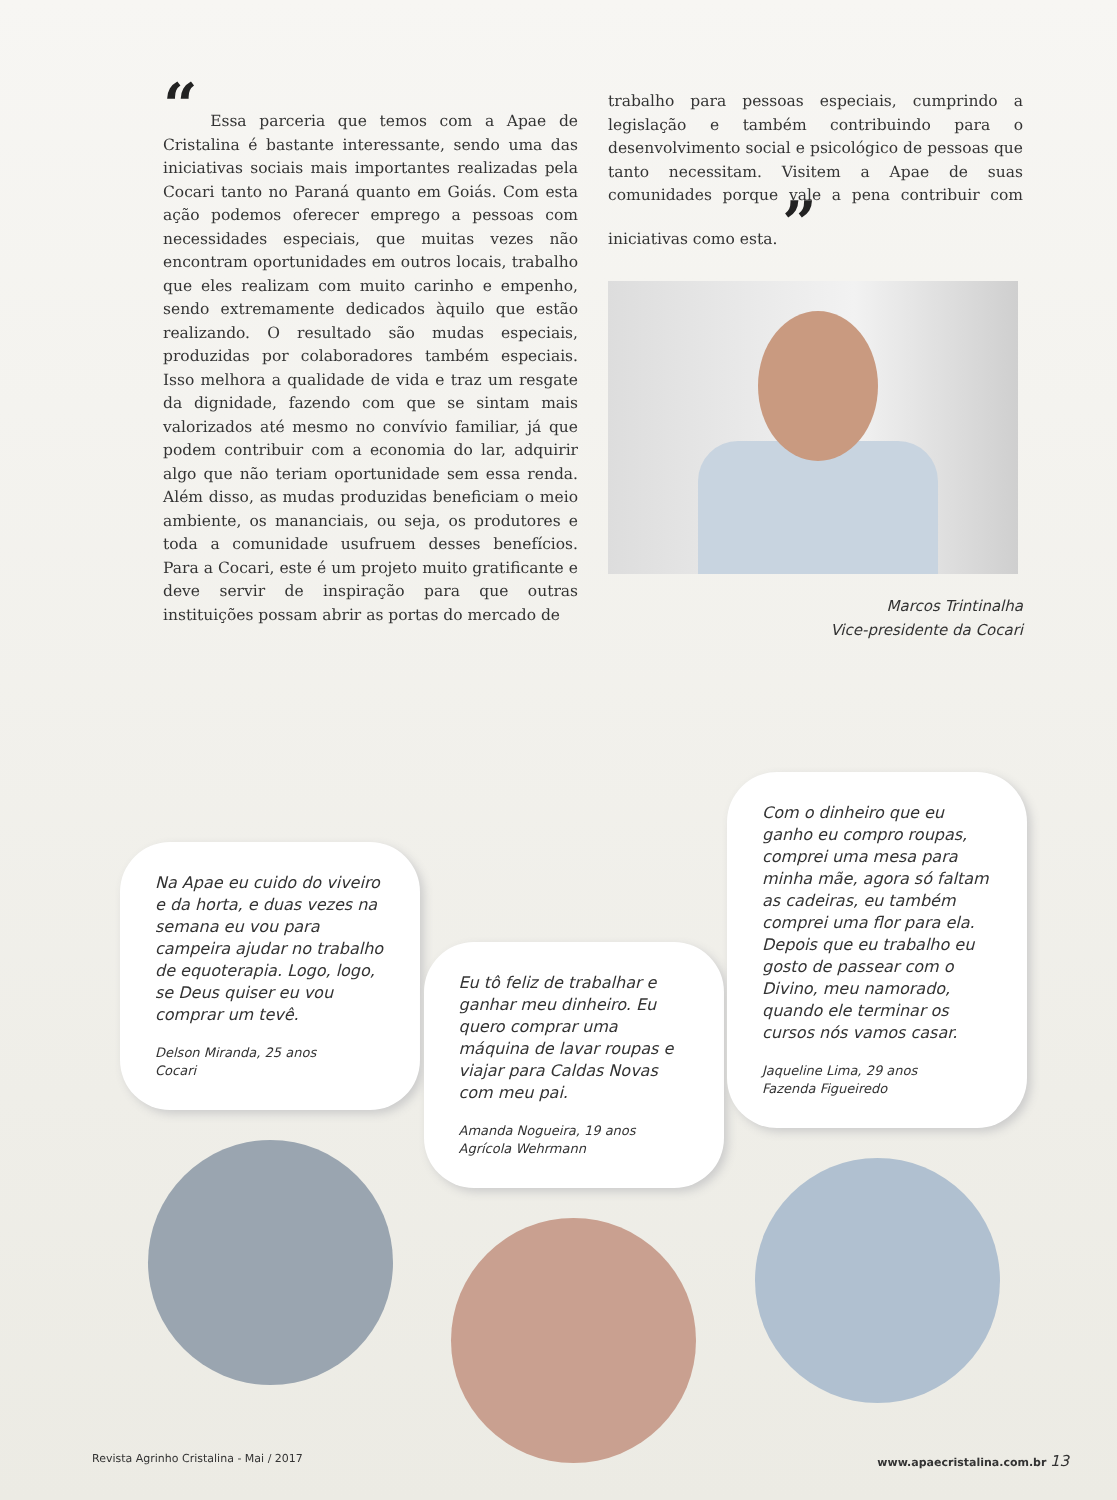“ Essa parceria que temos com a Apae de Cristalina é bastante interessante, sendo uma das iniciativas sociais mais importantes realizadas pela Cocari tanto no Paraná quanto em Goiás. Com esta ação podemos oferecer emprego a pessoas com necessidades especiais, que muitas vezes não encontram oportunidades em outros locais, trabalho que eles realizam com muito carinho e empenho, sendo extremamente dedicados àquilo que estão realizando. O resultado são mudas especiais, produzidas por colaboradores também especiais. Isso melhora a qualidade de vida e traz um resgate da dignidade, fazendo com que se sintam mais valorizados até mesmo no convívio familiar, já que podem contribuir com a economia do lar, adquirir algo que não teriam oportunidade sem essa renda. Além disso, as mudas produzidas beneficiam o meio ambiente, os mananciais, ou seja, os produtores e toda a comunidade usufruem desses benefícios. Para a Cocari, este é um projeto muito gratificante e deve servir de inspiração para que outras instituições possam abrir as portas do mercado de
trabalho para pessoas especiais, cumprindo a legislação e também contribuindo para o desenvolvimento social e psicológico de pessoas que tanto necessitam. Visitem a Apae de suas comunidades porque vale a pena contribuir com iniciativas como esta. ”
Marcos Trintinalha
Vice-presidente da Cocari
Na Apae eu cuido do viveiro e da horta, e duas vezes na semana eu vou para campeira ajudar no trabalho de equoterapia. Logo, logo, se Deus quiser eu vou comprar um tevê.
Delson Miranda, 25 anos
Cocari
Eu tô feliz de trabalhar e ganhar meu dinheiro. Eu quero comprar uma máquina de lavar roupas e viajar para Caldas Novas com meu pai.
Amanda Nogueira, 19 anos
Agrícola Wehrmann
Com o dinheiro que eu ganho eu compro roupas, comprei uma mesa para minha mãe, agora só faltam as cadeiras, eu também comprei uma flor para ela. Depois que eu trabalho eu gosto de passear com o Divino, meu namorado, quando ele terminar os cursos nós vamos casar.
Jaqueline Lima, 29 anos
Fazenda Figueiredo
Revista Agrinho Cristalina - Mai / 2017 www.apaecristalina.com.br 13